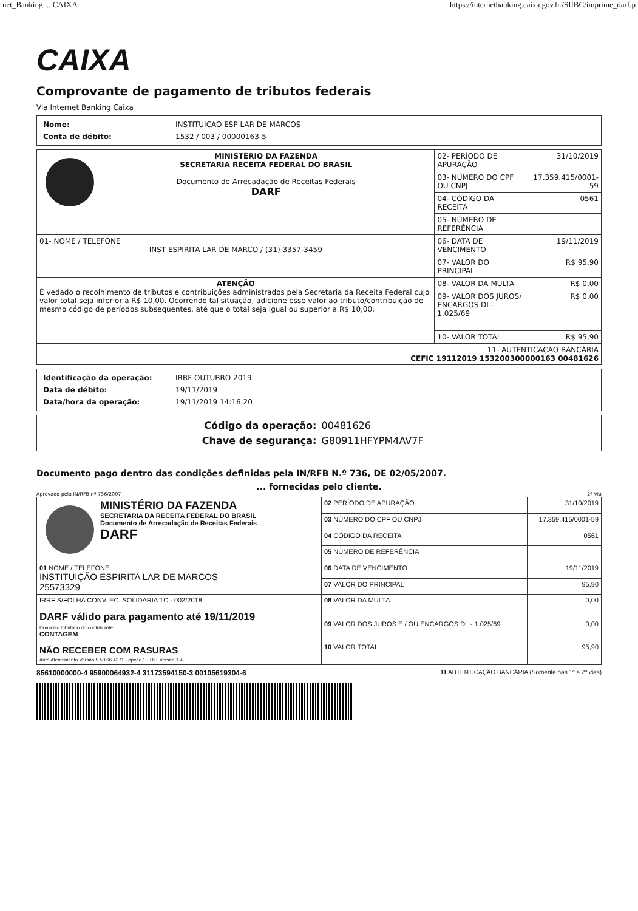net_Banking ... CAIXA https://internetbanking.caixa.gov.br/SIIBC/imprime_darf.p
CAIXA
Comprovante de pagamento de tributos federais
Via Internet Banking Caixa
| Nome: | INSTITUICAO ESP LAR DE MARCOS |
| Conta de débito: | 1532 / 003 / 00000163-5 |
| MINISTÉRIO DA FAZENDA SECRETARIA RECEITA FEDERAL DO BRASIL Documento de Arrecadação de Receitas Federais DARF | 02- PERÍODO DE APURAÇÃO | 31/10/2019 |
| | 03- NÚMERO DO CPF OU CNPJ | 17.359.415/0001-59 |
| | 04- CÓDIGO DA RECEITA | 0561 |
| | 05- NÚMERO DE REFERÊNCIA | |
| 01- NOME / TELEFONE INST ESPIRITA LAR DE MARCO / (31) 3357-3459 | 06- DATA DE VENCIMENTO | 19/11/2019 |
| | 07- VALOR DO PRINCIPAL | R$ 95,90 |
| ATENÇÃO É vedado o recolhimento de tributos e contribuições administrados pela Secretaria da Receita Federal cujo valor total seja inferior a R$ 10,00. Ocorrendo tal situação, adicione esse valor ao tributo/contribuição de mesmo código de períodos subsequentes, até que o total seja igual ou superior a R$ 10,00. | 08- VALOR DA MULTA | R$ 0,00 |
| | 09- VALOR DOS JUROS/ ENCARGOS DL-1.025/69 | R$ 0,00 |
| | 10- VALOR TOTAL | R$ 95,90 |
| 11- AUTENTICAÇÃO BANCÁRIA CEFIC 19112019 153200300000163 00481626 | | |
| Identificação da operação: | IRRF OUTUBRO 2019 |
| Data de débito: | 19/11/2019 |
| Data/hora da operação: | 19/11/2019 14:16:20 |
| Código da operação: | 00481626 |
| Chave de segurança: | G80911HFYPM4AV7F |
Documento pago dentro das condições definidas pela IN/RFB N.º 736, DE 02/05/2007.
... fornecidas pelo cliente.
Aprovado pela IN/RFB nº 736/2007 2ª Via
| MINISTÉRIO DA FAZENDA SECRETARIA DA RECEITA FEDERAL DO BRASIL Documento de Arrecadação de Receitas Federais DARF | 02 PERÍODO DE APURAÇÃO | 31/10/2019 |
| | 03 NÚMERO DO CPF OU CNPJ | 17.359.415/0001-59 |
| | 04 CÓDIGO DA RECEITA | 0561 |
| | 05 NÚMERO DE REFERÊNCIA | |
| 01 NOME / TELEFONE INSTITUIÇÃO ESPIRITA LAR DE MARCOS 25573329 | 06 DATA DE VENCIMENTO | 19/11/2019 |
| | 07 VALOR DO PRINCIPAL | 95,90 |
| IRRF S/FOLHA CONV. EC. SOLIDARIA TC - 002/2018 DARF válido para pagamento até 19/11/2019 Domicílio tributário do contribuinte: CONTAGEM NÃO RECEBER COM RASURAS Auto Atendimento Versão 5.50.66.4371 - opção 1 - DLL versão 1.4 | 08 VALOR DA MULTA | 0,00 |
| | 09 VALOR DOS JUROS E / OU ENCARGOS DL - 1.025/69 | 0,00 |
| | 10 VALOR TOTAL | 95,90 |
85610000000-4 95900064932-4 31173594150-3 00105619304-6 11 AUTENTICAÇÃO BANCÁRIA (Somente nas 1ª e 2ª vias)